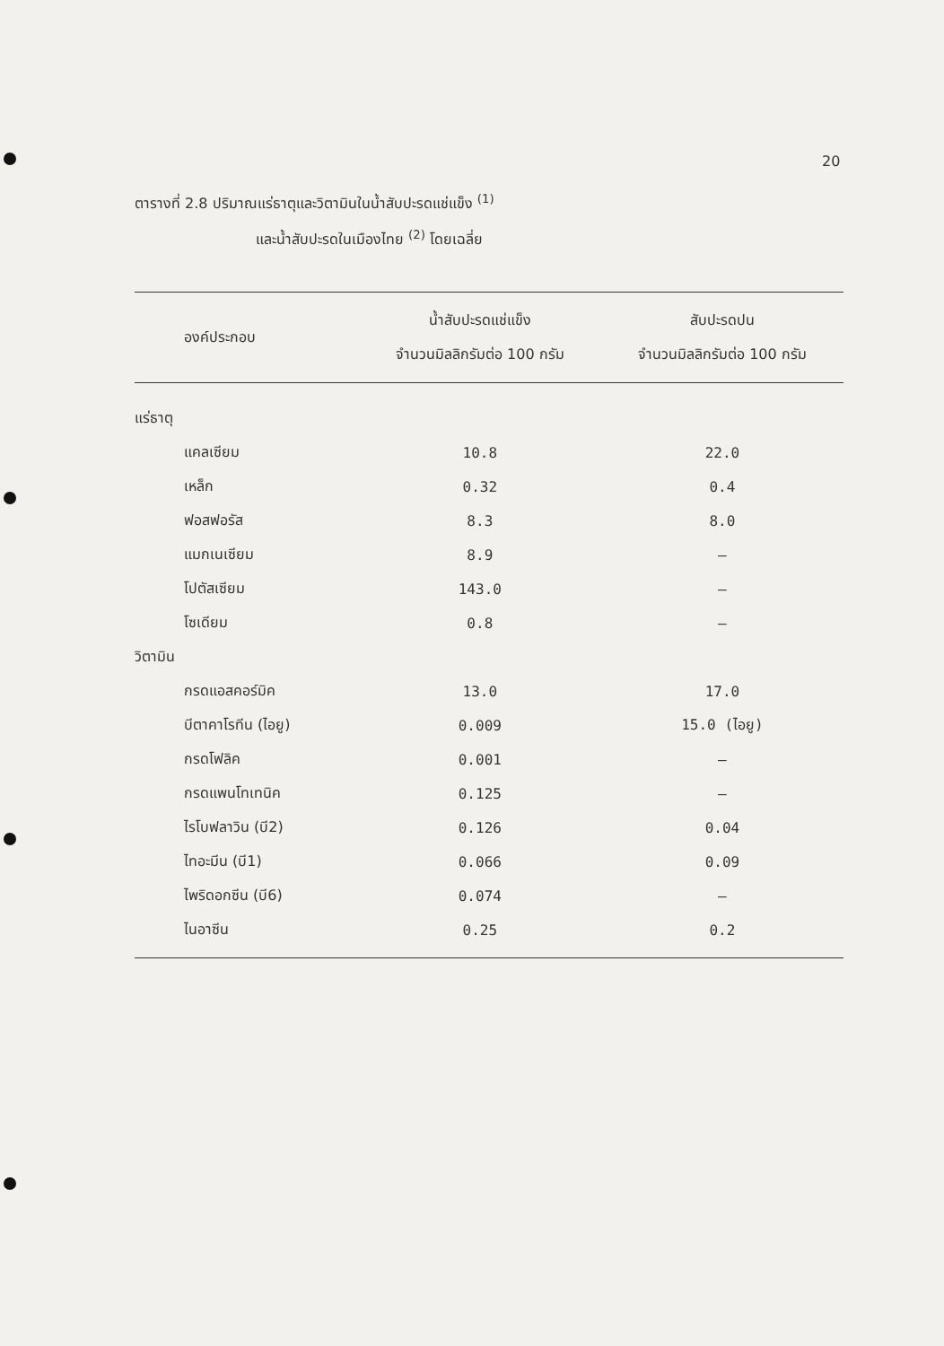20
ตารางที่ 2.8 ปริมาณแร่ธาตุและวิตามินในน้ำสับปะรดแช่แข็ง <sup>(1)</sup>
และน้ำสับปะรดในเมืองไทย <sup>(2)</sup> โดยเฉลี่ย
| องค์ประกอบ | น้ำสับปะรดแช่แข็ง จำนวนมิลลิกรัมต่อ 100 กรัม | สับปะรดปน จำนวนมิลลิกรัมต่อ 100 กรัม |
| --- | --- | --- |
| แร่ธาตุ | | |
| แคลเซียม | 10.8 | 22.0 |
| เหล็ก | 0.32 | 0.4 |
| ฟอสฟอรัส | 8.3 | 8.0 |
| แมกเนเซียม | 8.9 | – |
| โปตัสเซียม | 143.0 | – |
| โซเดียม | 0.8 | – |
| วิตามิน | | |
| กรดแอสคอร์มิค | 13.0 | 17.0 |
| บีตาคาโรทีน (ไอยู) | 0.009 | 15.0 (ไอยู) |
| กรดโฟลิค | 0.001 | – |
| กรดแพนโทเทนิค | 0.125 | – |
| ไรโบฟลาวิน (บี2) | 0.126 | 0.04 |
| ไทอะมีน (บี1) | 0.066 | 0.09 |
| ไพริดอกซีน (บี6) | 0.074 | – |
| ไนอาซีน | 0.25 | 0.2 |